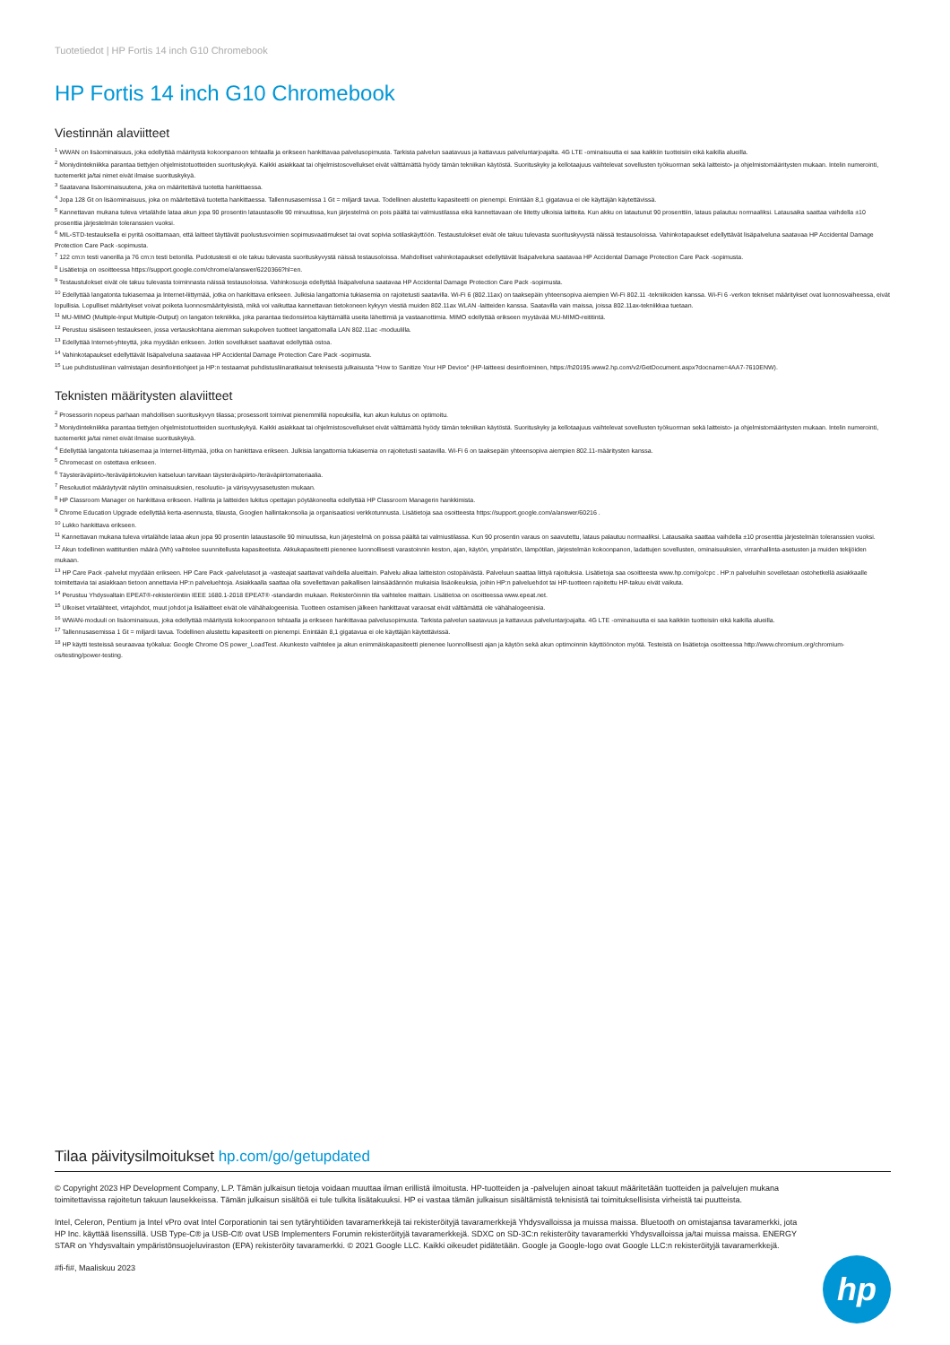Tuotetiedot | HP Fortis 14 inch G10 Chromebook
HP Fortis 14 inch G10 Chromebook
Viestinnän alaviitteet
<sup>1</sup> WWAN on lisäominaisuus, joka edellyttää määritystä kokoonpanoon tehtaalla ja erikseen hankittavaa palvelusopimusta. Tarkista palvelun saatavuus ja kattavuus palveluntarjoajalta. 4G LTE -ominaisuutta ei saa kaikkiin tuotteisiin eikä kaikilla alueilla.
<sup>2</sup> Moniydintekniikka parantaa tiettyjen ohjelmistotuotteiden suorituskykyä. Kaikki asiakkaat tai ohjelmistosovellukset eivät välttämättä hyödy tämän tekniikan käytöstä. Suorituskyky ja kellotaajuus vaihtelevat sovellusten työkuorman sekä laitteisto- ja ohjelmistomääritysten mukaan. Intelin numerointi, tuotemerkit ja/tai nimet eivät ilmaise suorituskykyä.
<sup>3</sup> Saatavana lisäominaisuutena, joka on määritettävä tuotetta hankittaessa.
<sup>4</sup> Jopa 128 Gt on lisäominaisuus, joka on määritettävä tuotetta hankittaessa. Tallennusasemissa 1 Gt = miljardi tavua. Todellinen alustettu kapasiteetti on pienempi. Enintään 8,1 gigatavua ei ole käyttäjän käytettävissä.
<sup>5</sup> Kannettavan mukana tuleva virtalähde lataa akun jopa 90 prosentin lataustasolle 90 minuutissa, kun järjestelmä on pois päältä tai valmiustilassa eikä kannettavaan ole liitetty ulkoisia laitteita. Kun akku on latautunut 90 prosenttiin, lataus palautuu normaaliksi. Latausaika saattaa vaihdella ±10 prosenttia järjestelmän toleranssien vuoksi.
<sup>6</sup> MIL-STD-testauksella ei pyritä osoittamaan, että laitteet täyttävät puolustusvoimien sopimusvaatimukset tai ovat sopivia sotilaskäyttöön. Testaustulokset eivät ole takuu tulevasta suorituskyvystä näissä testausoloissa. Vahinkotapaukset edellyttävät lisäpalveluna saatavaa HP Accidental Damage Protection Care Pack -sopimusta.
<sup>7</sup> 122 cm:n testi vanerilla ja 76 cm:n testi betonilla. Pudotustesti ei ole takuu tulevasta suorituskyvystä näissä testausoloissa. Mahdolliset vahinkotapaukset edellyttävät lisäpalveluna saatavaa HP Accidental Damage Protection Care Pack -sopimusta.
<sup>8</sup> Lisätietoja on osoitteessa https://support.google.com/chrome/a/answer/6220366?hl=en.
<sup>9</sup> Testaustulokset eivät ole takuu tulevasta toiminnasta näissä testausoloissa. Vahinkosuoja edellyttää lisäpalveluna saatavaa HP Accidental Damage Protection Care Pack -sopimusta.
<sup>10</sup> Edellyttää langatonta tukiasemaa ja Internet-liittymää, jotka on hankittava erikseen. Julkisia langattomia tukiasemia on rajoitetusti saatavilla. Wi-Fi 6 (802.11ax) on taaksepäin yhteensopiva aiempien Wi-Fi 802.11 -tekniikoiden kanssa. Wi-Fi 6 -verkon tekniset määritykset ovat luonnosvaiheessa, eivät lopullisia. Lopulliset määritykset voivat poiketa luonnosmäärityksistä, mikä voi vaikuttaa kannettavan tietokoneen kykyyn viestiä muiden 802.11ax WLAN -laitteiden kanssa. Saatavilla vain maissa, joissa 802.11ax-tekniikkaa tuetaan.
<sup>11</sup> MU-MIMO (Multiple-Input Multiple-Output) on langaton tekniikka, joka parantaa tiedonsiirtoa käyttämällä useita lähettimiä ja vastaanottimia. MIMO edellyttää erikseen myytävää MU-MIMO-reititintä.
<sup>12</sup> Perustuu sisäiseen testaukseen, jossa vertauskohtana aiemman sukupolven tuotteet langattomalla LAN 802.11ac -moduulilla.
<sup>13</sup> Edellyttää Internet-yhteyttä, joka myydään erikseen. Jotkin sovellukset saattavat edellyttää ostoa.
<sup>14</sup> Vahinkotapaukset edellyttävät lisäpalveluna saatavaa HP Accidental Damage Protection Care Pack -sopimusta.
<sup>15</sup> Lue puhdistusliinan valmistajan desinfiointiohjeet ja HP:n testaamat puhdistusliinaratkaisut teknisestä julkaisusta "How to Sanitize Your HP Device" (HP-laitteesi desinfioiminen, https://h20195.www2.hp.com/v2/GetDocument.aspx?docname=4AA7-7610ENW).
Teknisten määritysten alaviitteet
<sup>2</sup> Prosessorin nopeus parhaan mahdollisen suorituskyvyn tilassa; prosessorit toimivat pienemmillä nopeuksilla, kun akun kulutus on optimoitu.
<sup>3</sup> Moniydintekniikka parantaa tiettyjen ohjelmistotuotteiden suorituskykyä. Kaikki asiakkaat tai ohjelmistosovellukset eivät välttämättä hyödy tämän tekniikan käytöstä. Suorituskyky ja kellotaajuus vaihtelevat sovellusten työkuorman sekä laitteisto- ja ohjelmistomääritysten mukaan. Intelin numerointi, tuotemerkit ja/tai nimet eivät ilmaise suorituskykyä.
<sup>4</sup> Edellyttää langatonta tukiasemaa ja Internet-liittymää, jotka on hankittava erikseen. Julkisia langattomia tukiasemia on rajoitetusti saatavilla. Wi-Fi 6 on taaksepäin yhteensopiva aiempien 802.11-määritysten kanssa.
<sup>5</sup> Chromecast on ostettava erikseen.
<sup>6</sup> Täysteräväpiirto-/teräväpiirtokuvien katseluun tarvitaan täysteräväpiirto-/teräväpiirtomateriaalia.
<sup>7</sup> Resoluutiot määräytyvät näytön ominaisuuksien, resoluutio- ja värisyvyysasetusten mukaan.
<sup>8</sup> HP Classroom Manager on hankittava erikseen. Hallinta ja laitteiden lukitus opettajan pöytäkoneelta edellyttää HP Classroom Managerin hankkimista.
<sup>9</sup> Chrome Education Upgrade edellyttää kerta-asennusta, tilausta, Googlen hallintakonsolia ja organisaatiosi verkkotunnusta. Lisätietoja saa osoitteesta https://support.google.com/a/answer/60216 .
<sup>10</sup> Lukko hankittava erikseen.
<sup>11</sup> Kannettavan mukana tuleva virtalähde lataa akun jopa 90 prosentin lataustasolle 90 minuutissa, kun järjestelmä on poissa päältä tai valmiustilassa. Kun 90 prosentin varaus on saavutettu, lataus palautuu normaaliksi. Latausaika saattaa vaihdella ±10 prosenttia järjestelmän toleranssien vuoksi.
<sup>12</sup> Akun todellinen wattitunti­en määrä (Wh) vaihtelee suunnitellusta kapasiteetista. Akkukapasiteetti pienenee luonnollisesti varastoinnin keston, ajan, käytön, ympäristön, lämpötilan, järjestelmän kokoonpanon, ladattujen sovellusten, ominaisuuksien, virranhallinta-asetusten ja muiden tekijöiden mukaan.
<sup>13</sup> HP Care Pack -palvelut myydään erikseen. HP Care Pack -palvelutasot ja -vasteajat saattavat vaihdella alueittain. Palvelu alkaa laitteiston ostopäivästä. Palveluun saattaa liittyä rajoituksia. Lisätietoja saa osoitteesta www.hp.com/go/cpc . HP:n palveluihin sovelletaan ostohetkellä asiakkaalle toimitettavia tai asiakkaan tietoon annettavia HP:n palveluehtoja. Asiakkaalla saattaa olla sovellettavan paikallisen lainsäädännön mukaisia lisäoikeuksia, joihin HP:n palveluehdot tai HP-tuotteen rajoitettu HP-takuu eivät vaikuta.
<sup>14</sup> Perustuu Yhdysvaltain EPEAT®-rekisteröintiin IEEE 1680.1-2018 EPEAT® -standardin mukaan. Rekisteröinnin tila vaihtelee maittain. Lisätietoa on osoitteessa www.epeat.net.
<sup>15</sup> Ulkoiset virtalähteet, virtajohdot, muut johdot ja lisälaitteet eivät ole vähähalogeenisia. Tuotteen ostamisen jälkeen hankittavat varaosat eivät välttämättä ole vähähalogeenisia.
<sup>16</sup> WWAN-moduuli on lisäominaisuus, joka edellyttää määritystä kokoonpanoon tehtaalla ja erikseen hankittavaa palvelusopimusta. Tarkista palvelun saatavuus ja kattavuus palveluntarjoajalta. 4G LTE -ominaisuutta ei saa kaikkiin tuotteisiin eikä kaikilla alueilla.
<sup>17</sup> Tallennusasemissa 1 Gt = miljardi tavua. Todellinen alustettu kapasiteetti on pienempi. Enintään 8,1 gigatavua ei ole käyttäjän käytettävissä.
<sup>18</sup> HP käytti testeissä seuraavaa työkalua: Google Chrome OS power_LoadTest. Akunkesto vaihtelee ja akun enimmäiskapasiteetti pienenee luonnollisesti ajan ja käytön sekä akun optimoinnin käyttöönoton myötä. Testeistä on lisätietoja osoitteessa http://www.chromium.org/chromium-os/testing/power-testing.
Tilaa päivitysilmoitukset hp.com/go/getupdated
© Copyright 2023 HP Development Company, L.P. Tämän julkaisun tietoja voidaan muuttaa ilman erillistä ilmoitusta. HP-tuotteiden ja -palvelujen ainoat takuut määritetään tuotteiden ja palvelujen mukana toimitettavissa rajoitetun takuun lausekkeissa. Tämän julkaisun sisältöä ei tule tulkita lisätakuuksi. HP ei vastaa tämän julkaisun sisältämistä teknisistä tai toimituksellisista virheistä tai puutteista.
Intel, Celeron, Pentium ja Intel vPro ovat Intel Corporationin tai sen tytäryhtiöiden tavaramerkkejä tai rekisteröityjä tavaramerkkejä Yhdysvalloissa ja muissa maissa. Bluetooth on omistajansa tavaramerkki, jota HP Inc. käyttää lisenssillä. USB Type-C® ja USB-C® ovat USB Implementers Forumin rekisteröityjä tavaramerkkejä. SDXC on SD-3C:n rekisteröity tavaramerkki Yhdysvalloissa ja/tai muissa maissa. ENERGY STAR on Yhdysvaltain ympäristönsuojeluviraston (EPA) rekisteröity tavaramerkki. © 2021 Google LLC. Kaikki oikeudet pidätetään. Google ja Google-logo ovat Google LLC:n rekisteröityjä tavaramerkkejä.
#fi-fi#, Maaliskuu 2023
hp